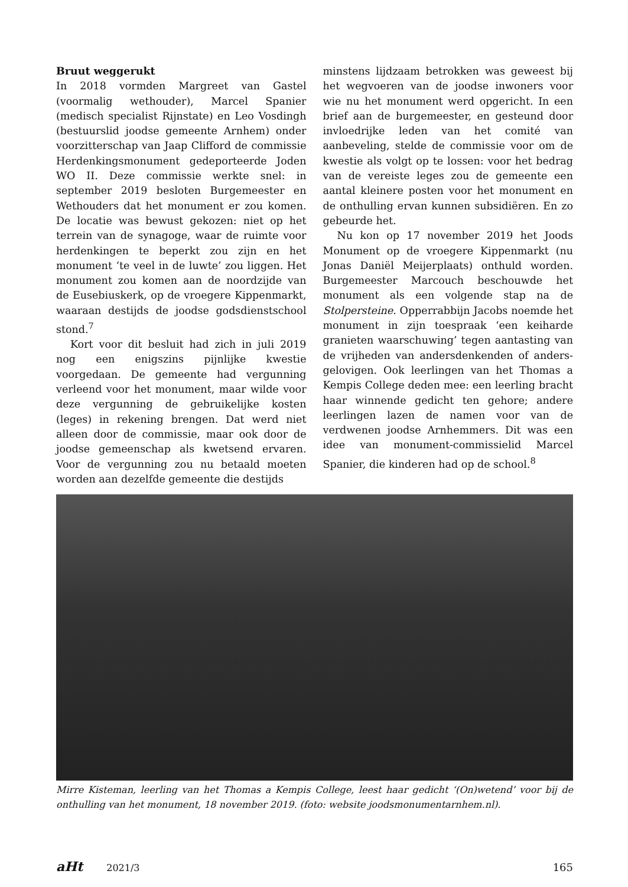Bruut weggerukt
In 2018 vormden Margreet van Gastel (voormalig wethouder), Marcel Spanier (medisch specialist Rijnstate) en Leo Vosdingh (bestuurslid joodse gemeente Arnhem) onder voorzitterschap van Jaap Clifford de commissie Herdenkingsmonument gedeporteerde Joden WO II. Deze commissie werkte snel: in september 2019 besloten Burgemeester en Wethouders dat het monument er zou komen. De locatie was bewust gekozen: niet op het terrein van de synagoge, waar de ruimte voor herdenkingen te beperkt zou zijn en het monument ‘te veel in de luwte’ zou liggen. Het monument zou komen aan de noordzijde van de Eusebiuskerk, op de vroegere Kippenmarkt, waaraan destijds de joodse godsdienstschool stond.<sup>7</sup>
Kort voor dit besluit had zich in juli 2019 nog een enigszins pijnlijke kwestie voorgedaan. De gemeente had vergunning verleend voor het monument, maar wilde voor deze vergunning de gebruikelijke kosten (leges) in rekening brengen. Dat werd niet alleen door de commissie, maar ook door de joodse gemeenschap als kwetsend ervaren. Voor de vergunning zou nu betaald moeten worden aan dezelfde gemeente die destijds
minstens lijdzaam betrokken was geweest bij het wegvoeren van de joodse inwoners voor wie nu het monument werd opgericht. In een brief aan de burgemeester, en gesteund door invloedrijke leden van het comité van aanbeveling, stelde de commissie voor om de kwestie als volgt op te lossen: voor het bedrag van de vereiste leges zou de gemeente een aantal kleinere posten voor het monument en de onthulling ervan kunnen subsidiëren. En zo gebeurde het.
Nu kon op 17 november 2019 het Joods Monument op de vroegere Kippenmarkt (nu Jonas Daniël Meijerplaats) onthuld worden. Burgemeester Marcouch beschouwde het monument als een volgende stap na de Stolpersteine. Opperrabbijn Jacobs noemde het monument in zijn toespraak ‘een keiharde granieten waarschuwing’ tegen aantasting van de vrijheden van andersdenkenden of anders-gelovigen. Ook leerlingen van het Thomas a Kempis College deden mee: een leerling bracht haar winnende gedicht ten gehore; andere leerlingen lazen de namen voor van de verdwenen joodse Arnhemmers. Dit was een idee van monument-commissielid Marcel Spanier, die kinderen had op de school.<sup>8</sup>
Mirre Kisteman, leerling van het Thomas a Kempis College, leest haar gedicht ‘(On)wetend’ voor bij de onthulling van het monument, 18 november 2019. (foto: website joodsmonumentarnhem.nl).
aHt 2021/3 165